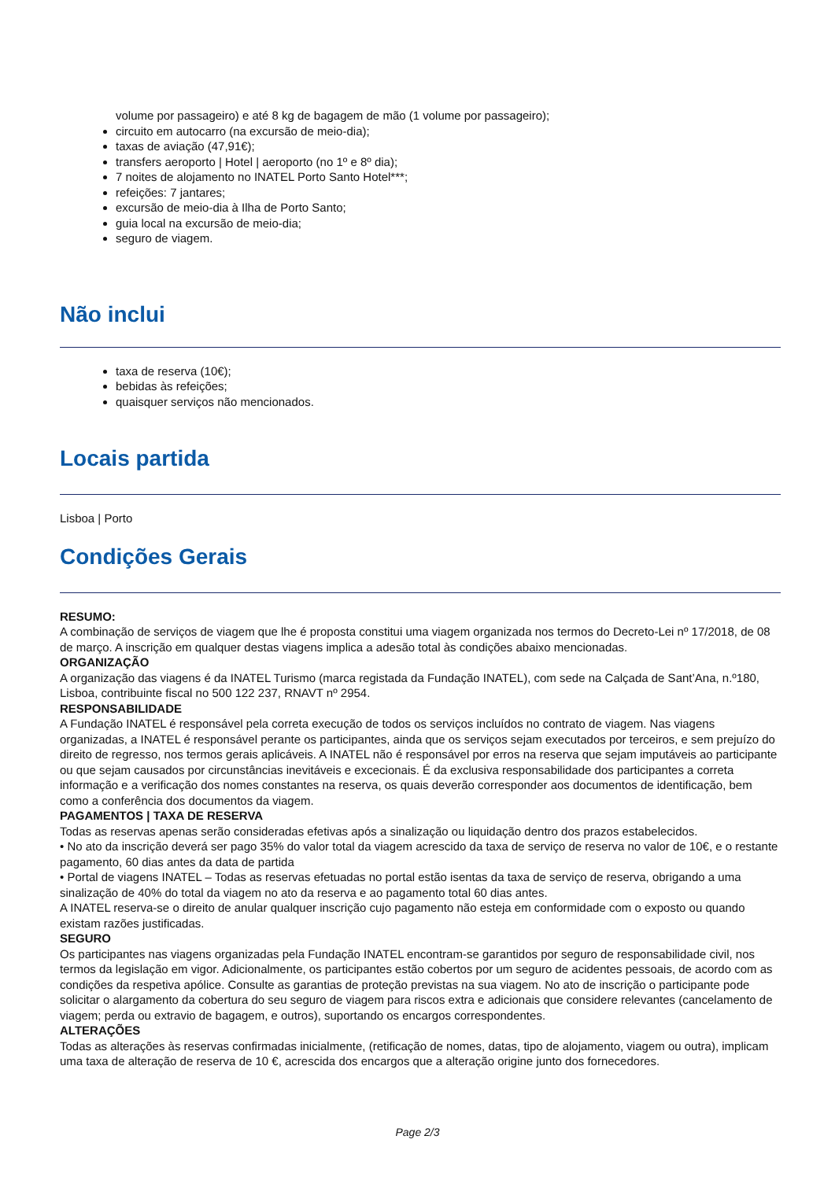volume por passageiro) e até 8 kg de bagagem de mão (1 volume por passageiro);
circuito em autocarro (na excursão de meio-dia);
taxas de aviação (47,91€);
transfers aeroporto | Hotel | aeroporto (no 1º e 8º dia);
7 noites de alojamento no INATEL Porto Santo Hotel***;
refeições: 7 jantares;
excursão de meio-dia à Ilha de Porto Santo;
guia local na excursão de meio-dia;
seguro de viagem.
Não inclui
taxa de reserva (10€);
bebidas às refeições;
quaisquer serviços não mencionados.
Locais partida
Lisboa | Porto
Condições Gerais
RESUMO:
A combinação de serviços de viagem que lhe é proposta constitui uma viagem organizada nos termos do Decreto-Lei nº 17/2018, de 08 de março. A inscrição em qualquer destas viagens implica a adesão total às condições abaixo mencionadas.
ORGANIZAÇÃO
A organização das viagens é da INATEL Turismo (marca registada da Fundação INATEL), com sede na Calçada de Sant’Ana, n.º180, Lisboa, contribuinte fiscal no 500 122 237, RNAVT nº 2954.
RESPONSABILIDADE
A Fundação INATEL é responsável pela correta execução de todos os serviços incluídos no contrato de viagem. Nas viagens organizadas, a INATEL é responsável perante os participantes, ainda que os serviços sejam executados por terceiros, e sem prejuízo do direito de regresso, nos termos gerais aplicáveis. A INATEL não é responsável por erros na reserva que sejam imputáveis ao participante ou que sejam causados por circunstâncias inevitáveis e excecionais. É da exclusiva responsabilidade dos participantes a correta informação e a verificação dos nomes constantes na reserva, os quais deverão corresponder aos documentos de identificação, bem como a conferência dos documentos da viagem.
PAGAMENTOS | TAXA DE RESERVA
Todas as reservas apenas serão consideradas efetivas após a sinalização ou liquidação dentro dos prazos estabelecidos.
• No ato da inscrição deverá ser pago 35% do valor total da viagem acrescido da taxa de serviço de reserva no valor de 10€, e o restante pagamento, 60 dias antes da data de partida
• Portal de viagens INATEL – Todas as reservas efetuadas no portal estão isentas da taxa de serviço de reserva, obrigando a uma sinalização de 40% do total da viagem no ato da reserva e ao pagamento total 60 dias antes.
A INATEL reserva-se o direito de anular qualquer inscrição cujo pagamento não esteja em conformidade com o exposto ou quando existam razões justificadas.
SEGURO
Os participantes nas viagens organizadas pela Fundação INATEL encontram-se garantidos por seguro de responsabilidade civil, nos termos da legislação em vigor. Adicionalmente, os participantes estão cobertos por um seguro de acidentes pessoais, de acordo com as condições da respetiva apólice. Consulte as garantias de proteção previstas na sua viagem. No ato de inscrição o participante pode solicitar o alargamento da cobertura do seu seguro de viagem para riscos extra e adicionais que considere relevantes (cancelamento de viagem; perda ou extravio de bagagem, e outros), suportando os encargos correspondentes.
ALTERAÇÕES
Todas as alterações às reservas confirmadas inicialmente, (retificação de nomes, datas, tipo de alojamento, viagem ou outra), implicam uma taxa de alteração de reserva de 10 €, acrescida dos encargos que a alteração origine junto dos fornecedores.
Page 2/3